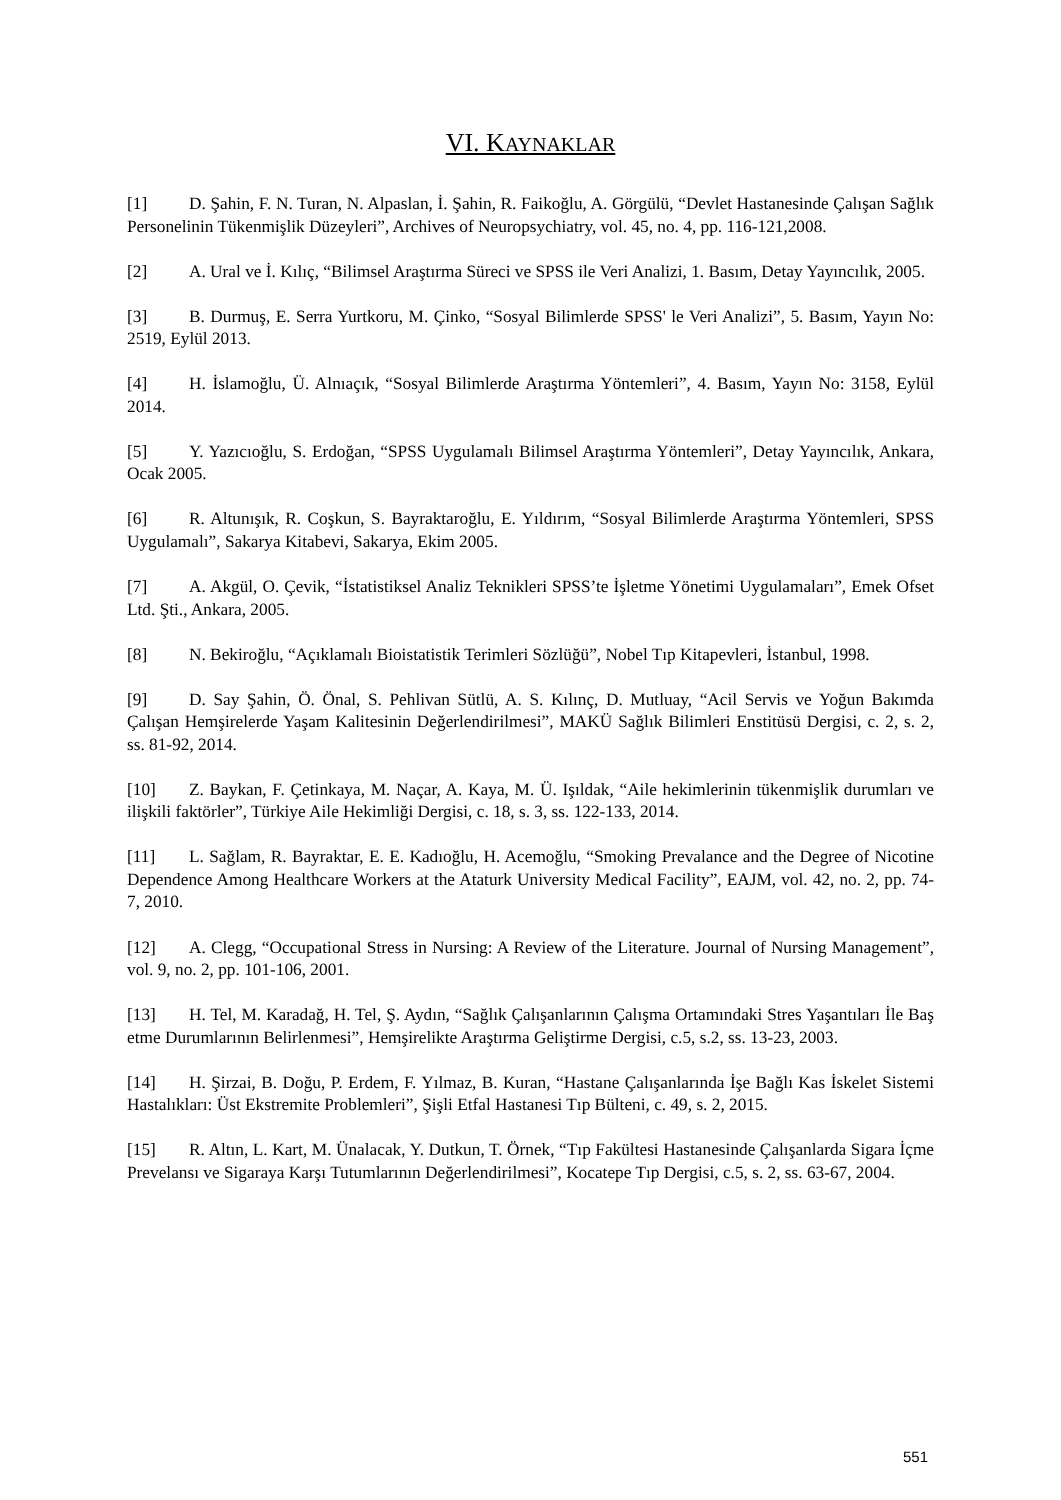VI. KAYNAKLAR
[1] D. Şahin, F. N. Turan, N. Alpaslan, İ. Şahin, R. Faikoğlu, A. Görgülü, “Devlet Hastanesinde Çalışan Sağlık Personelinin Tükenmişlik Düzeyleri”, Archives of Neuropsychiatry, vol. 45, no. 4, pp. 116-121,2008.
[2] A. Ural ve İ. Kılıç, “Bilimsel Araştırma Süreci ve SPSS ile Veri Analizi, 1. Basım, Detay Yayıncılık, 2005.
[3] B. Durmuş, E. Serra Yurtkoru, M. Çinko, “Sosyal Bilimlerde SPSS' le Veri Analizi”, 5. Basım, Yayın No: 2519, Eylül 2013.
[4] H. İslamoğlu, Ü. Alnıaçık, “Sosyal Bilimlerde Araştırma Yöntemleri”, 4. Basım, Yayın No: 3158, Eylül 2014.
[5] Y. Yazıcıoğlu, S. Erdoğan, “SPSS Uygulamalı Bilimsel Araştırma Yöntemleri”, Detay Yayıncılık, Ankara, Ocak 2005.
[6] R. Altunışık, R. Coşkun, S. Bayraktaroğlu, E. Yıldırım, “Sosyal Bilimlerde Araştırma Yöntemleri, SPSS Uygulamalı”, Sakarya Kitabevi, Sakarya, Ekim 2005.
[7] A. Akgül, O. Çevik, “İstatistiksel Analiz Teknikleri SPSS’te İşletme Yönetimi Uygulamaları”, Emek Ofset Ltd. Şti., Ankara, 2005.
[8] N. Bekiroğlu, “Açıklamalı Bioistatistik Terimleri Sözlüğü”, Nobel Tıp Kitapevleri, İstanbul, 1998.
[9] D. Say Şahin, Ö. Önal, S. Pehlivan Sütlü, A. S. Kılınç, D. Mutluay, “Acil Servis ve Yoğun Bakımda Çalışan Hemşirelerde Yaşam Kalitesinin Değerlendirilmesi”, MAKÜ Sağlık Bilimleri Enstitüsü Dergisi, c. 2, s. 2, ss. 81-92, 2014.
[10] Z. Baykan, F. Çetinkaya, M. Naçar, A. Kaya, M. Ü. Işıldak, “Aile hekimlerinin tükenmişlik durumları ve ilişkili faktörler”, Türkiye Aile Hekimliği Dergisi, c. 18, s. 3, ss. 122-133, 2014.
[11] L. Sağlam, R. Bayraktar, E. E. Kadıoğlu, H. Acemoğlu, “Smoking Prevalance and the Degree of Nicotine Dependence Among Healthcare Workers at the Ataturk University Medical Facility”, EAJM, vol. 42, no. 2, pp. 74-7, 2010.
[12] A. Clegg, “Occupational Stress in Nursing: A Review of the Literature. Journal of Nursing Management”, vol. 9, no. 2, pp. 101-106, 2001.
[13] H. Tel, M. Karadağ, H. Tel, Ş. Aydın, “Sağlık Çalışanlarının Çalışma Ortamındaki Stres Yaşantıları İle Baş etme Durumlarının Belirlenmesi”, Hemşirelikte Araştırma Geliştirme Dergisi, c.5, s.2, ss. 13-23, 2003.
[14] H. Şirzai, B. Doğu, P. Erdem, F. Yılmaz, B. Kuran, “Hastane Çalışanlarında İşe Bağlı Kas İskelet Sistemi Hastalıkları: Üst Ekstremite Problemleri”, Şişli Etfal Hastanesi Tıp Bülteni, c. 49, s. 2, 2015.
[15] R. Altın, L. Kart, M. Ünalacak, Y. Dutkun, T. Örnek, “Tıp Fakültesi Hastanesinde Çalışanlarda Sigara İçme Prevelansı ve Sigaraya Karşı Tutumlarının Değerlendirilmesi”, Kocatepe Tıp Dergisi, c.5, s. 2, ss. 63-67, 2004.
551